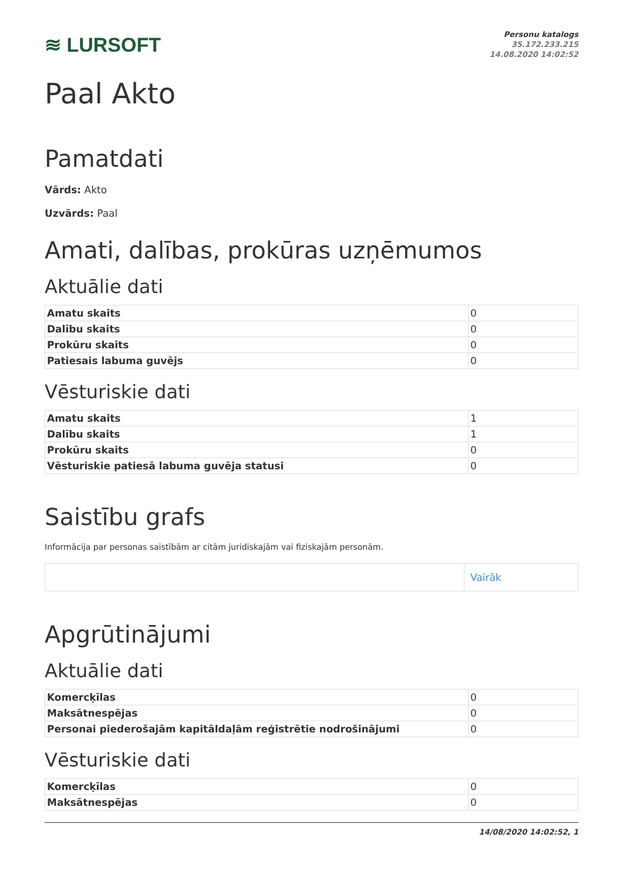≋ LURSOFT
Personu katalogs
35.172.233.215
14.08.2020 14:02:52
Paal Akto
Pamatdati
Vārds: Akto
Uzvārds: Paal
Amati, dalības, prokūras uzņēmumos
Aktuālie dati
| Amatu skaits | 0 |
| Dalību skaits | 0 |
| Prokūru skaits | 0 |
| Patiesais labuma guvējs | 0 |
Vēsturiskie dati
| Amatu skaits | 1 |
| Dalību skaits | 1 |
| Prokūru skaits | 0 |
| Vēsturiskie patiesā labuma guvēja statusi | 0 |
Saistību grafs
Informācija par personas saistībām ar citām juridiskajām vai fiziskajām personām.
| | Vairāk |
Apgrūtinājumi
Aktuālie dati
| Komercķīlas | 0 |
| Maksātnespējas | 0 |
| Personai piederošajām kapitāldaļām reģistrētie nodrošinājumi | 0 |
Vēsturiskie dati
| Komercķīlas | 0 |
| Maksātnespējas | 0 |
14/08/2020 14:02:52, 1